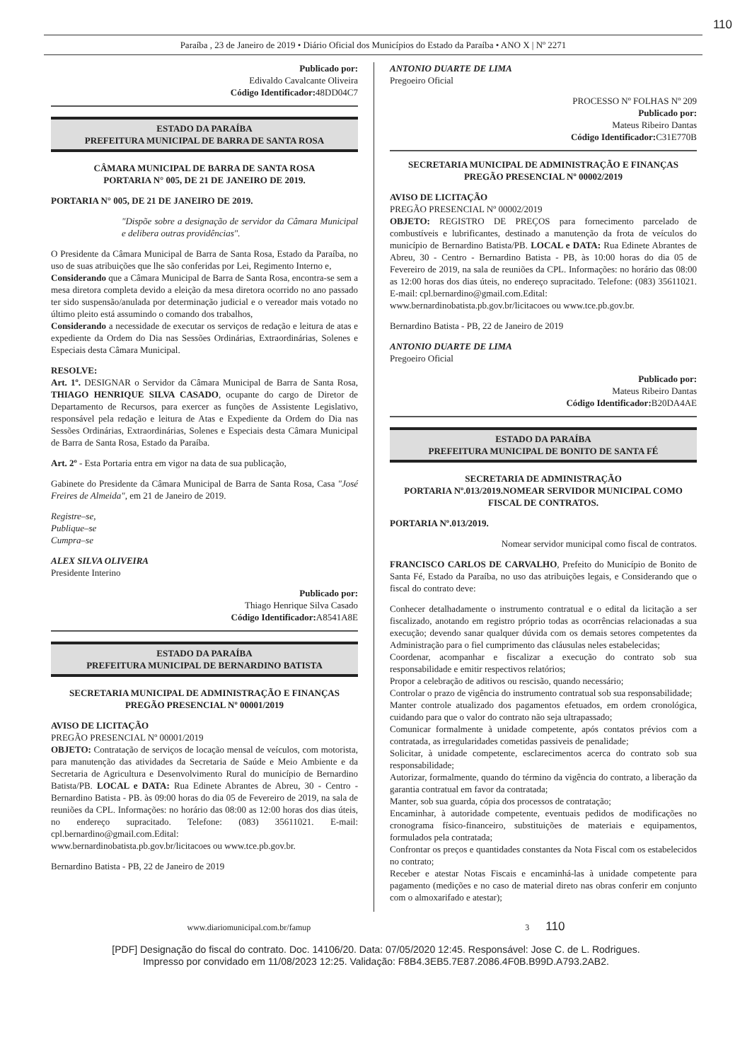110
Paraíba , 23 de Janeiro de 2019 • Diário Oficial dos Municípios do Estado da Paraíba • ANO X | Nº 2271
Publicado por:
Edivaldo Cavalcante Oliveira
Código Identificador: 48DD04C7
ESTADO DA PARAÍBA
PREFEITURA MUNICIPAL DE BARRA DE SANTA ROSA
CÂMARA MUNICIPAL DE BARRA DE SANTA ROSA
PORTARIA N° 005, DE 21 DE JANEIRO DE 2019.
PORTARIA N° 005, DE 21 DE JANEIRO DE 2019.
"Dispõe sobre a designação de servidor da Câmara Municipal e delibera outras providências".
O Presidente da Câmara Municipal de Barra de Santa Rosa, Estado da Paraíba, no uso de suas atribuições que lhe são conferidas por Lei, Regimento Interno e,
Considerando que a Câmara Municipal de Barra de Santa Rosa, encontra-se sem a mesa diretora completa devido a eleição da mesa diretora ocorrido no ano passado ter sido suspensão/anulada por determinação judicial e o vereador mais votado no último pleito está assumindo o comando dos trabalhos,
Considerando a necessidade de executar os serviços de redação e leitura de atas e expediente da Ordem do Dia nas Sessões Ordinárias, Extraordinárias, Solenes e Especiais desta Câmara Municipal.
RESOLVE:
Art. 1º. DESIGNAR o Servidor da Câmara Municipal de Barra de Santa Rosa, THIAGO HENRIQUE SILVA CASADO, ocupante do cargo de Diretor de Departamento de Recursos, para exercer as funções de Assistente Legislativo, responsável pela redação e leitura de Atas e Expediente da Ordem do Dia nas Sessões Ordinárias, Extraordinárias, Solenes e Especiais desta Câmara Municipal de Barra de Santa Rosa, Estado da Paraíba.
Art. 2º - Esta Portaria entra em vigor na data de sua publicação,
Gabinete do Presidente da Câmara Municipal de Barra de Santa Rosa, Casa "José Freires de Almeida", em 21 de Janeiro de 2019.
Registre–se,
Publique–se
Cumpra–se
ALEX SILVA OLIVEIRA
Presidente Interino
Publicado por:
Thiago Henrique Silva Casado
Código Identificador: A8541A8E
ESTADO DA PARAÍBA
PREFEITURA MUNICIPAL DE BERNARDINO BATISTA
SECRETARIA MUNICIPAL DE ADMINISTRAÇÃO E FINANÇAS
PREGÃO PRESENCIAL Nº 00001/2019
AVISO DE LICITAÇÃO
PREGÃO PRESENCIAL Nº 00001/2019
OBJETO: Contratação de serviços de locação mensal de veículos, com motorista, para manutenção das atividades da Secretaria de Saúde e Meio Ambiente e da Secretaria de Agricultura e Desenvolvimento Rural do município de Bernardino Batista/PB. LOCAL e DATA: Rua Edinete Abrantes de Abreu, 30 - Centro - Bernardino Batista - PB. às 09:00 horas do dia 05 de Fevereiro de 2019, na sala de reuniões da CPL. Informações: no horário das 08:00 as 12:00 horas dos dias úteis, no endereço supracitado. Telefone: (083) 35611021. E-mail: cpl.bernardino@gmail.com.Edital:
www.bernardinobatista.pb.gov.br/licitacoes ou www.tce.pb.gov.br.
Bernardino Batista - PB, 22 de Janeiro de 2019
ANTONIO DUARTE DE LIMA
Pregoeiro Oficial
PROCESSO Nº FOLHAS Nº 209
Publicado por:
Mateus Ribeiro Dantas
Código Identificador: C31E770B
SECRETARIA MUNICIPAL DE ADMINISTRAÇÃO E FINANÇAS
PREGÃO PRESENCIAL Nº 00002/2019
AVISO DE LICITAÇÃO
PREGÃO PRESENCIAL Nº 00002/2019
OBJETO: REGISTRO DE PREÇOS para fornecimento parcelado de combustíveis e lubrificantes, destinado a manutenção da frota de veículos do município de Bernardino Batista/PB. LOCAL e DATA: Rua Edinete Abrantes de Abreu, 30 - Centro - Bernardino Batista - PB, às 10:00 horas do dia 05 de Fevereiro de 2019, na sala de reuniões da CPL. Informações: no horário das 08:00 as 12:00 horas dos dias úteis, no endereço supracitado. Telefone: (083) 35611021. E-mail: cpl.bernardino@gmail.com.Edital:
www.bernardinobatista.pb.gov.br/licitacoes ou www.tce.pb.gov.br.
Bernardino Batista - PB, 22 de Janeiro de 2019
ANTONIO DUARTE DE LIMA
Pregoeiro Oficial
Publicado por:
Mateus Ribeiro Dantas
Código Identificador: B20DA4AE
ESTADO DA PARAÍBA
PREFEITURA MUNICIPAL DE BONITO DE SANTA FÉ
SECRETARIA DE ADMINISTRAÇÃO
PORTARIA Nº.013/2019.NOMEAR SERVIDOR MUNICIPAL COMO FISCAL DE CONTRATOS.
PORTARIA Nº.013/2019.
Nomear servidor municipal como fiscal de contratos.
FRANCISCO CARLOS DE CARVALHO, Prefeito do Município de Bonito de Santa Fé, Estado da Paraíba, no uso das atribuições legais, e Considerando que o fiscal do contrato deve:
Conhecer detalhadamente o instrumento contratual e o edital da licitação a ser fiscalizado, anotando em registro próprio todas as ocorrências relacionadas a sua execução; devendo sanar qualquer dúvida com os demais setores competentes da Administração para o fiel cumprimento das cláusulas neles estabelecidas;
Coordenar, acompanhar e fiscalizar a execução do contrato sob sua responsabilidade e emitir respectivos relatórios;
Propor a celebração de aditivos ou rescisão, quando necessário;
Controlar o prazo de vigência do instrumento contratual sob sua responsabilidade;
Manter controle atualizado dos pagamentos efetuados, em ordem cronológica, cuidando para que o valor do contrato não seja ultrapassado;
Comunicar formalmente à unidade competente, após contatos prévios com a contratada, as irregularidades cometidas passiveis de penalidade;
Solicitar, à unidade competente, esclarecimentos acerca do contrato sob sua responsabilidade;
Autorizar, formalmente, quando do término da vigência do contrato, a liberação da garantia contratual em favor da contratada;
Manter, sob sua guarda, cópia dos processos de contratação;
Encaminhar, à autoridade competente, eventuais pedidos de modificações no cronograma físico-financeiro, substituições de materiais e equipamentos, formulados pela contratada;
Confrontar os preços e quantidades constantes da Nota Fiscal com os estabelecidos no contrato;
Receber e atestar Notas Fiscais e encaminhá-las à unidade competente para pagamento (medições e no caso de material direto nas obras conferir em conjunto com o almoxarifado e atestar);
www.diariomunicipal.com.br/famup 3 110
[PDF] Designação do fiscal do contrato. Doc. 14106/20. Data: 07/05/2020 12:45. Responsável: Jose C. de L. Rodrigues.
Impresso por convidado em 11/08/2023 12:25. Validação: F8B4.3EB5.7E87.2086.4F0B.B99D.A793.2AB2.